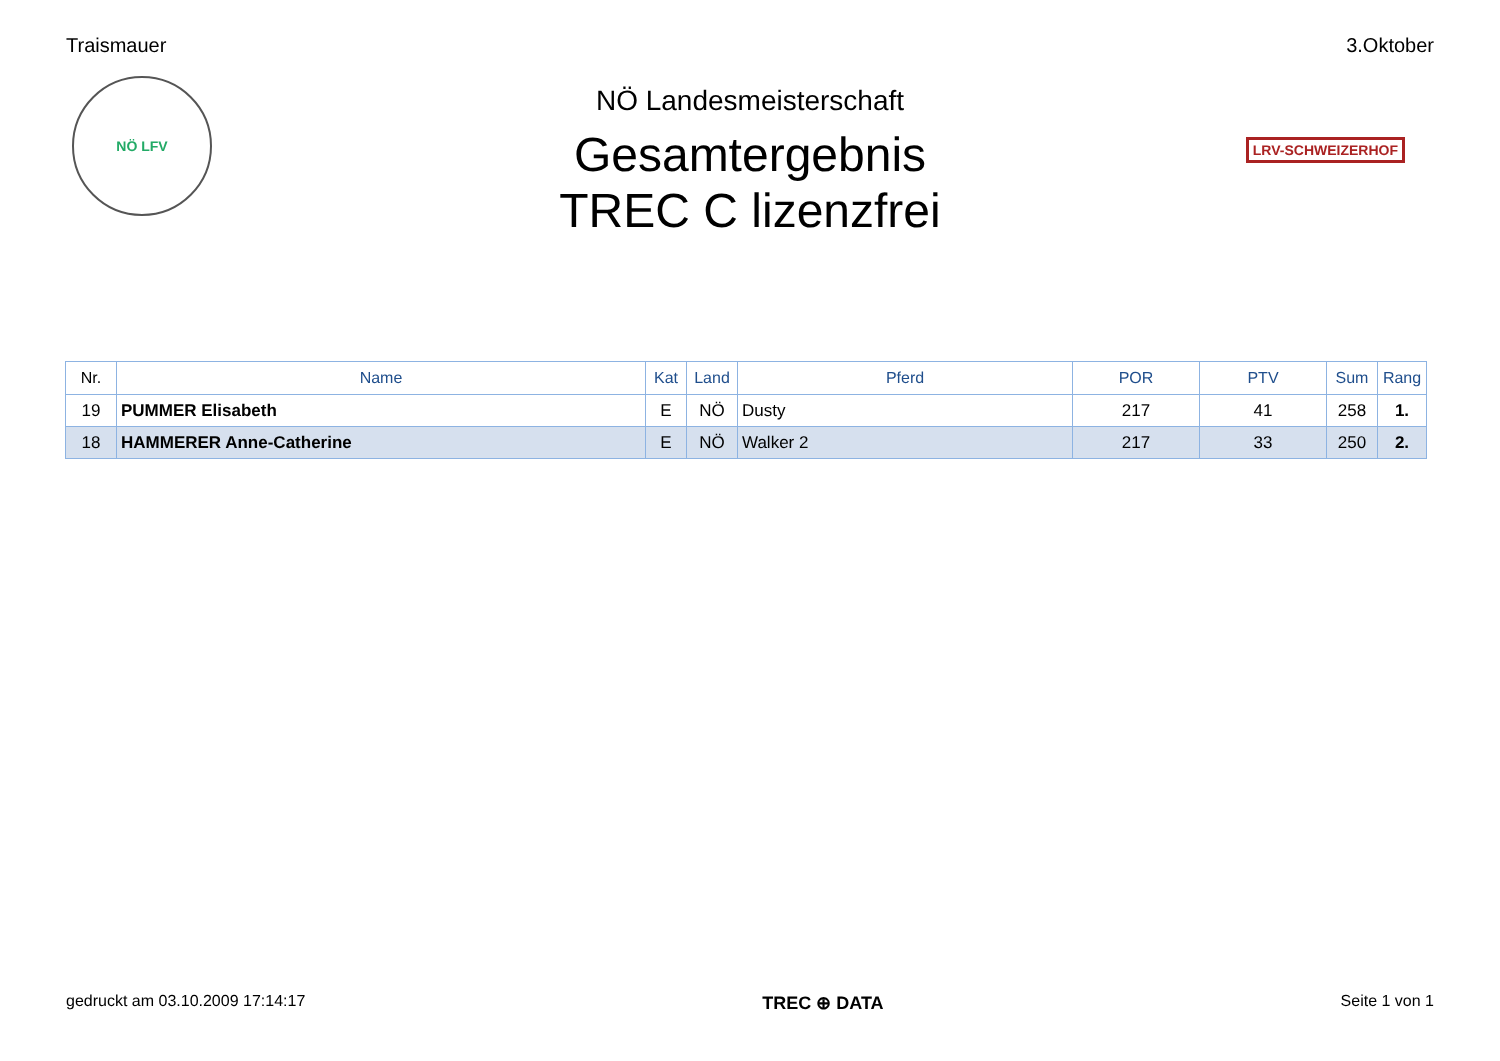Traismauer 3.Oktober
NÖ LFV
LRV-SCHWEIZERHOF
NÖ Landesmeisterschaft
Gesamtergebnis
TREC C lizenzfrei
| Nr. | Name | Kat | Land | Pferd | POR | PTV | Sum | Rang |
| --- | --- | --- | --- | --- | --- | --- | --- | --- |
| 19 | PUMMER Elisabeth | E | NÖ | Dusty | 217 | 41 | 258 | 1. |
| 18 | HAMMERER Anne-Catherine | E | NÖ | Walker 2 | 217 | 33 | 250 | 2. |
gedruckt am 03.10.2009 17:14:17
TREC ⊕ DATA Seite 1 von 1